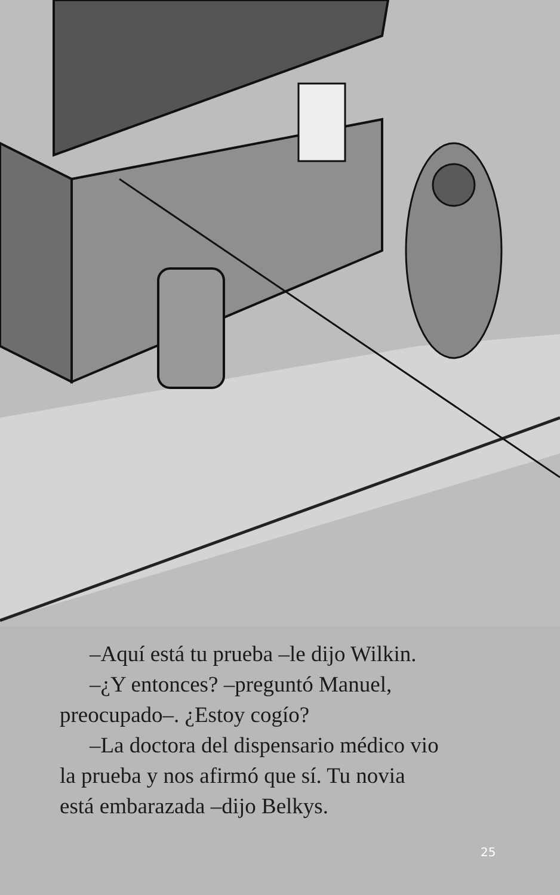–Aquí está tu prueba –le dijo Wilkin.
–¿Y entonces? –preguntó Manuel,
preocupado–. ¿Estoy cogío?
–La doctora del dispensario médico vio
la prueba y nos afirmó que sí. Tu novia
está embarazada –dijo Belkys.
25